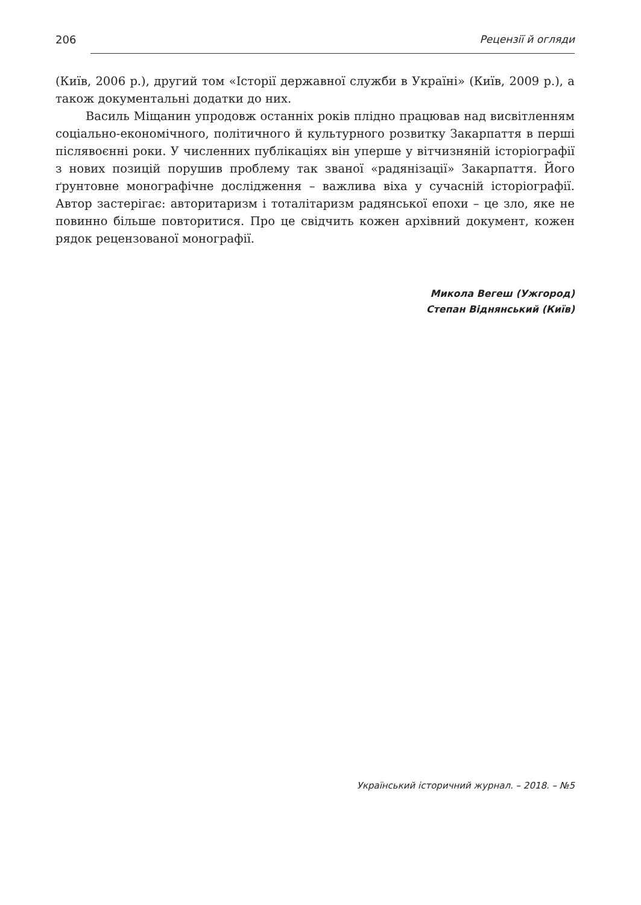206 Рецензії й огляди
(Київ, 2006 р.), другий том «Історії державної служби в Україні» (Київ, 2009 р.), а також документальні додатки до них.
Василь Міщанин упродовж останніх років плідно працював над висвітленням соціально-економічного, політичного й культурного розвитку Закарпаття в перші післявоєнні роки. У численних публікаціях він уперше у вітчизняній історіографії з нових позицій порушив проблему так званої «радянізації» Закарпаття. Його ґрунтовне монографічне дослідження – важлива віха у сучасній історіографії. Автор застерігає: авторитаризм і тоталітаризм радянської епохи – це зло, яке не повинно більше повторитися. Про це свідчить кожен архівний документ, кожен рядок рецензованої монографії.
Микола Вегеш (Ужгород)
Степан Віднянський (Київ)
Український історичний журнал. – 2018. – №5